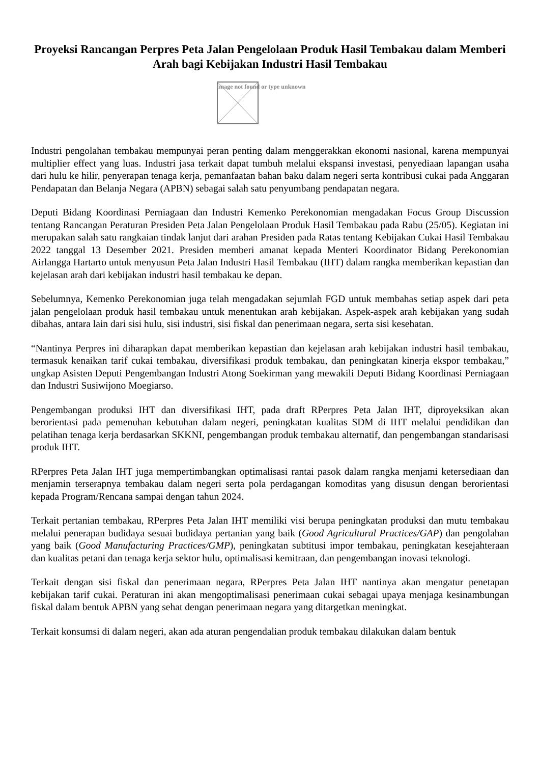Proyeksi Rancangan Perpres Peta Jalan Pengelolaan Produk Hasil Tembakau dalam Memberi Arah bagi Kebijakan Industri Hasil Tembakau
Image not found or type unknown
Industri pengolahan tembakau mempunyai peran penting dalam menggerakkan ekonomi nasional, karena mempunyai multiplier effect yang luas. Industri jasa terkait dapat tumbuh melalui ekspansi investasi, penyediaan lapangan usaha dari hulu ke hilir, penyerapan tenaga kerja, pemanfaatan bahan baku dalam negeri serta kontribusi cukai pada Anggaran Pendapatan dan Belanja Negara (APBN) sebagai salah satu penyumbang pendapatan negara.
Deputi Bidang Koordinasi Perniagaan dan Industri Kemenko Perekonomian mengadakan Focus Group Discussion tentang Rancangan Peraturan Presiden Peta Jalan Pengelolaan Produk Hasil Tembakau pada Rabu (25/05). Kegiatan ini merupakan salah satu rangkaian tindak lanjut dari arahan Presiden pada Ratas tentang Kebijakan Cukai Hasil Tembakau 2022 tanggal 13 Desember 2021. Presiden memberi amanat kepada Menteri Koordinator Bidang Perekonomian Airlangga Hartarto untuk menyusun Peta Jalan Industri Hasil Tembakau (IHT) dalam rangka memberikan kepastian dan kejelasan arah dari kebijakan industri hasil tembakau ke depan.
Sebelumnya, Kemenko Perekonomian juga telah mengadakan sejumlah FGD untuk membahas setiap aspek dari peta jalan pengelolaan produk hasil tembakau untuk menentukan arah kebijakan. Aspek-aspek arah kebijakan yang sudah dibahas, antara lain dari sisi hulu, sisi industri, sisi fiskal dan penerimaan negara, serta sisi kesehatan.
“Nantinya Perpres ini diharapkan dapat memberikan kepastian dan kejelasan arah kebijakan industri hasil tembakau, termasuk kenaikan tarif cukai tembakau, diversifikasi produk tembakau, dan peningkatan kinerja ekspor tembakau,” ungkap Asisten Deputi Pengembangan Industri Atong Soekirman yang mewakili Deputi Bidang Koordinasi Perniagaan dan Industri Susiwijono Moegiarso.
Pengembangan produksi IHT dan diversifikasi IHT, pada draft RPerpres Peta Jalan IHT, diproyeksikan akan berorientasi pada pemenuhan kebutuhan dalam negeri, peningkatan kualitas SDM di IHT melalui pendidikan dan pelatihan tenaga kerja berdasarkan SKKNI, pengembangan produk tembakau alternatif, dan pengembangan standarisasi produk IHT.
RPerpres Peta Jalan IHT juga mempertimbangkan optimalisasi rantai pasok dalam rangka menjami ketersediaan dan menjamin terserapnya tembakau dalam negeri serta pola perdagangan komoditas yang disusun dengan berorientasi kepada Program/Rencana sampai dengan tahun 2024.
Terkait pertanian tembakau, RPerpres Peta Jalan IHT memiliki visi berupa peningkatan produksi dan mutu tembakau melalui penerapan budidaya sesuai budidaya pertanian yang baik (Good Agricultural Practices/GAP) dan pengolahan yang baik (Good Manufacturing Practices/GMP), peningkatan subtitusi impor tembakau, peningkatan kesejahteraan dan kualitas petani dan tenaga kerja sektor hulu, optimalisasi kemitraan, dan pengembangan inovasi teknologi.
Terkait dengan sisi fiskal dan penerimaan negara, RPerpres Peta Jalan IHT nantinya akan mengatur penetapan kebijakan tarif cukai. Peraturan ini akan mengoptimalisasi penerimaan cukai sebagai upaya menjaga kesinambungan fiskal dalam bentuk APBN yang sehat dengan penerimaan negara yang ditargetkan meningkat.
Terkait konsumsi di dalam negeri, akan ada aturan pengendalian produk tembakau dilakukan dalam bentuk